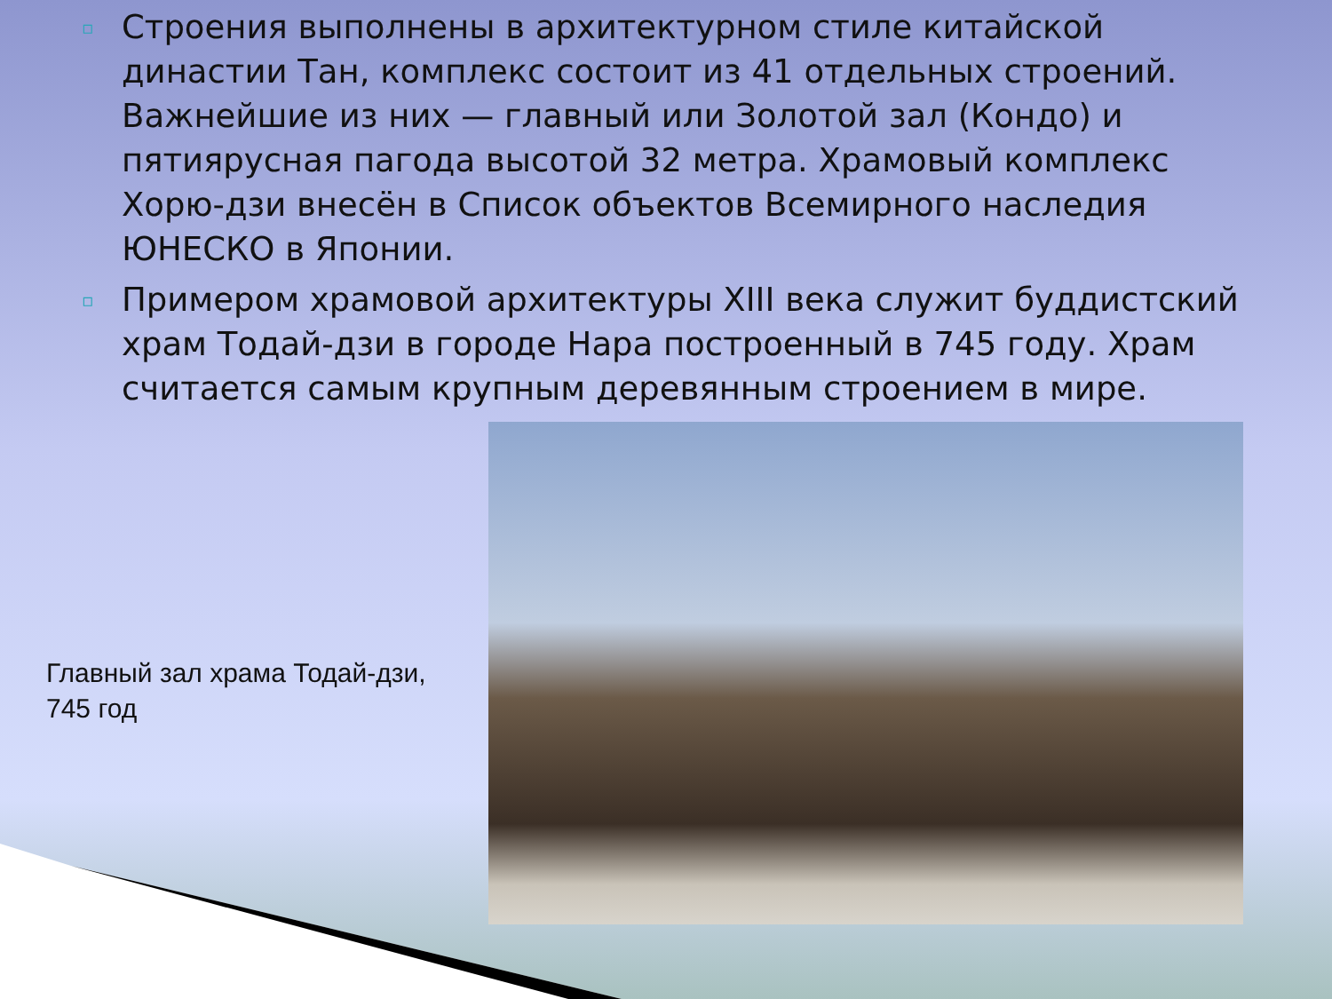▫ Строения выполнены в архитектурном стиле китайской династии Тан, комплекс состоит из 41 отдельных строений. Важнейшие из них — главный или Золотой зал (Кондо) и пятиярусная пагода высотой 32 метра. Храмовый комплекс Хорю-дзи внесён в Список объектов Всемирного наследия ЮНЕСКО в Японии.
▫ Примером храмовой архитектуры XIII века служит буддистский храм Тодай-дзи в городе Нара построенный в 745 году. Храм считается самым крупным деревянным строением в мире.
Главный зал храма Тодай-дзи, 745 год